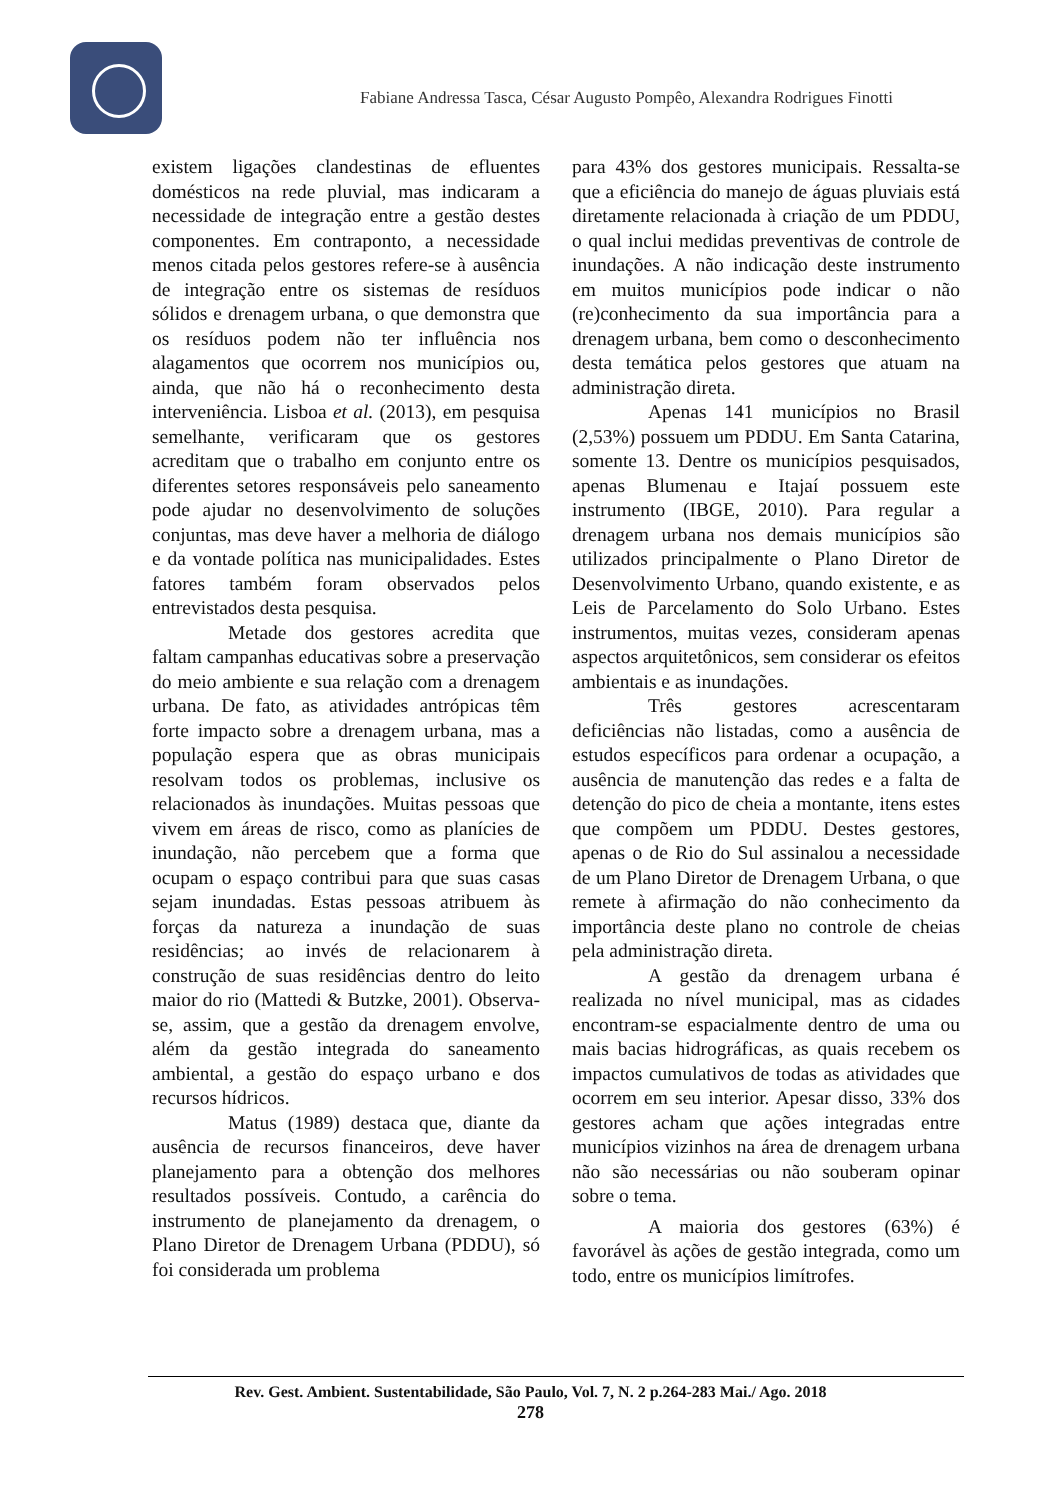Fabiane Andressa Tasca, César Augusto Pompêo, Alexandra Rodrigues Finotti
existem ligações clandestinas de efluentes domésticos na rede pluvial, mas indicaram a necessidade de integração entre a gestão destes componentes. Em contraponto, a necessidade menos citada pelos gestores refere-se à ausência de integração entre os sistemas de resíduos sólidos e drenagem urbana, o que demonstra que os resíduos podem não ter influência nos alagamentos que ocorrem nos municípios ou, ainda, que não há o reconhecimento desta interveniência. Lisboa et al. (2013), em pesquisa semelhante, verificaram que os gestores acreditam que o trabalho em conjunto entre os diferentes setores responsáveis pelo saneamento pode ajudar no desenvolvimento de soluções conjuntas, mas deve haver a melhoria de diálogo e da vontade política nas municipalidades. Estes fatores também foram observados pelos entrevistados desta pesquisa.
Metade dos gestores acredita que faltam campanhas educativas sobre a preservação do meio ambiente e sua relação com a drenagem urbana. De fato, as atividades antrópicas têm forte impacto sobre a drenagem urbana, mas a população espera que as obras municipais resolvam todos os problemas, inclusive os relacionados às inundações. Muitas pessoas que vivem em áreas de risco, como as planícies de inundação, não percebem que a forma que ocupam o espaço contribui para que suas casas sejam inundadas. Estas pessoas atribuem às forças da natureza a inundação de suas residências; ao invés de relacionarem à construção de suas residências dentro do leito maior do rio (Mattedi & Butzke, 2001). Observa-se, assim, que a gestão da drenagem envolve, além da gestão integrada do saneamento ambiental, a gestão do espaço urbano e dos recursos hídricos.
Matus (1989) destaca que, diante da ausência de recursos financeiros, deve haver planejamento para a obtenção dos melhores resultados possíveis. Contudo, a carência do instrumento de planejamento da drenagem, o Plano Diretor de Drenagem Urbana (PDDU), só foi considerada um problema
para 43% dos gestores municipais. Ressalta-se que a eficiência do manejo de águas pluviais está diretamente relacionada à criação de um PDDU, o qual inclui medidas preventivas de controle de inundações. A não indicação deste instrumento em muitos municípios pode indicar o não (re)conhecimento da sua importância para a drenagem urbana, bem como o desconhecimento desta temática pelos gestores que atuam na administração direta.
Apenas 141 municípios no Brasil (2,53%) possuem um PDDU. Em Santa Catarina, somente 13. Dentre os municípios pesquisados, apenas Blumenau e Itajaí possuem este instrumento (IBGE, 2010). Para regular a drenagem urbana nos demais municípios são utilizados principalmente o Plano Diretor de Desenvolvimento Urbano, quando existente, e as Leis de Parcelamento do Solo Urbano. Estes instrumentos, muitas vezes, consideram apenas aspectos arquitetônicos, sem considerar os efeitos ambientais e as inundações.
Três gestores acrescentaram deficiências não listadas, como a ausência de estudos específicos para ordenar a ocupação, a ausência de manutenção das redes e a falta de detenção do pico de cheia a montante, itens estes que compõem um PDDU. Destes gestores, apenas o de Rio do Sul assinalou a necessidade de um Plano Diretor de Drenagem Urbana, o que remete à afirmação do não conhecimento da importância deste plano no controle de cheias pela administração direta.
A gestão da drenagem urbana é realizada no nível municipal, mas as cidades encontram-se espacialmente dentro de uma ou mais bacias hidrográficas, as quais recebem os impactos cumulativos de todas as atividades que ocorrem em seu interior. Apesar disso, 33% dos gestores acham que ações integradas entre municípios vizinhos na área de drenagem urbana não são necessárias ou não souberam opinar sobre o tema.
A maioria dos gestores (63%) é favorável às ações de gestão integrada, como um todo, entre os municípios limítrofes.
Rev. Gest. Ambient. Sustentabilidade, São Paulo, Vol. 7, N. 2 p.264-283 Mai./ Ago. 2018
278